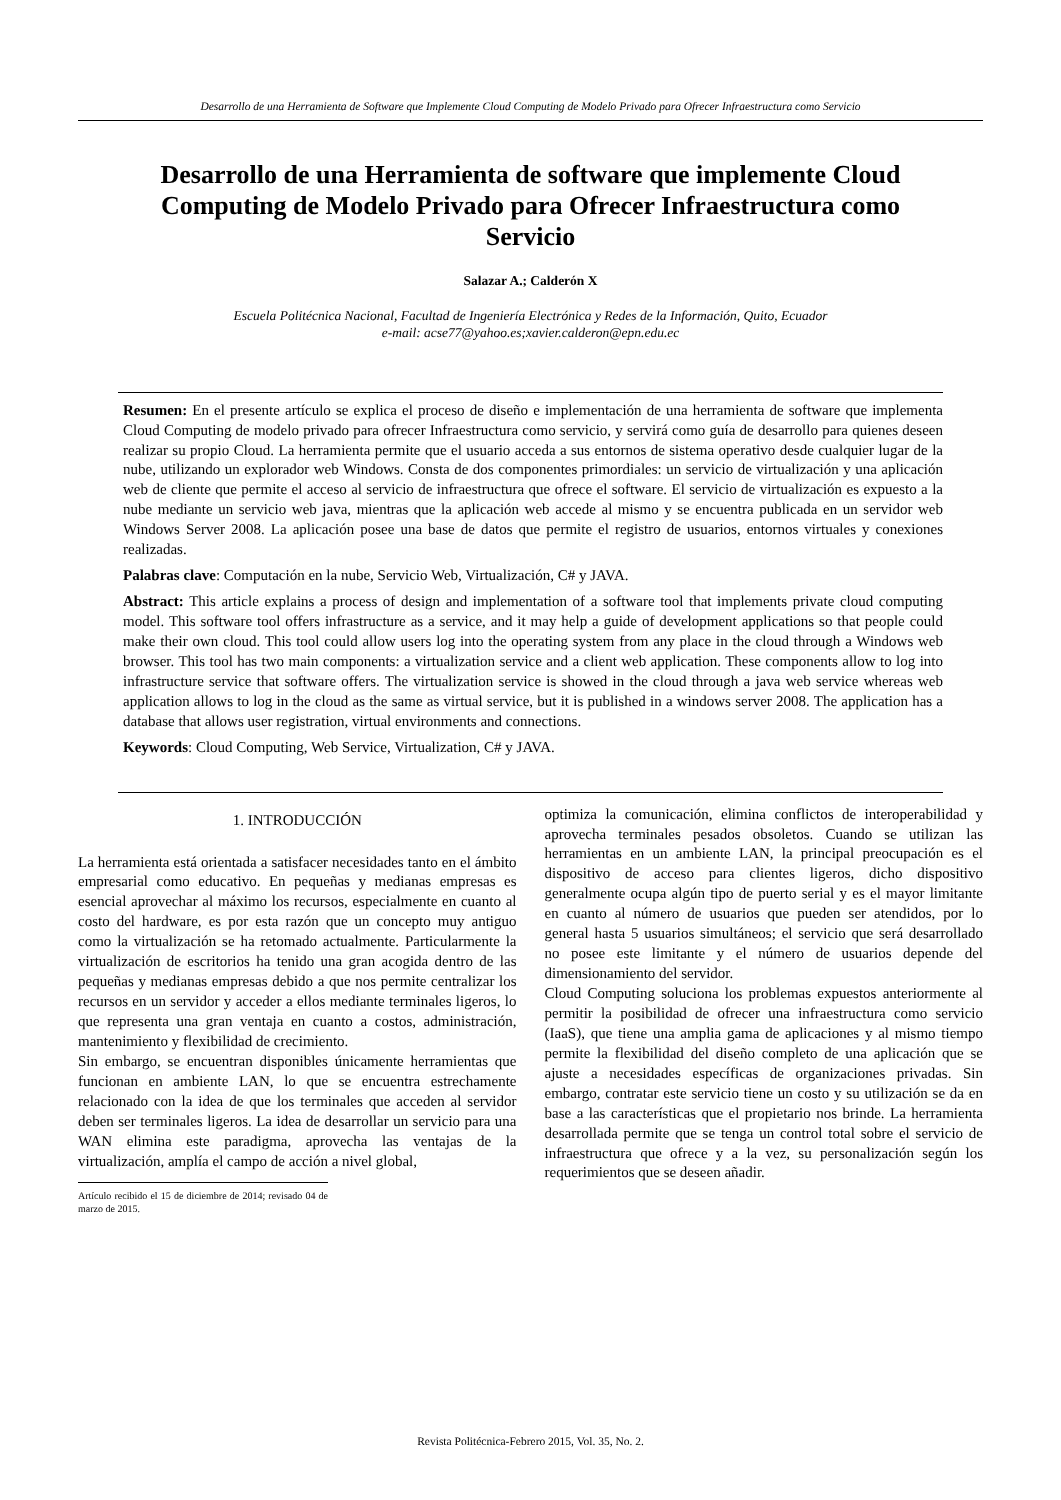Desarrollo de una Herramienta de Software que Implemente Cloud Computing de Modelo Privado para Ofrecer Infraestructura como Servicio
Desarrollo de una Herramienta de software que implemente Cloud Computing de Modelo Privado para Ofrecer Infraestructura como Servicio
Salazar A.; Calderón X
Escuela Politécnica Nacional, Facultad de Ingeniería Electrónica y Redes de la Información, Quito, Ecuador
e-mail: acse77@yahoo.es;xavier.calderon@epn.edu.ec
Resumen: En el presente artículo se explica el proceso de diseño e implementación de una herramienta de software que implementa Cloud Computing de modelo privado para ofrecer Infraestructura como servicio, y servirá como guía de desarrollo para quienes deseen realizar su propio Cloud. La herramienta permite que el usuario acceda a sus entornos de sistema operativo desde cualquier lugar de la nube, utilizando un explorador web Windows. Consta de dos componentes primordiales: un servicio de virtualización y una aplicación web de cliente que permite el acceso al servicio de infraestructura que ofrece el software. El servicio de virtualización es expuesto a la nube mediante un servicio web java, mientras que la aplicación web accede al mismo y se encuentra publicada en un servidor web Windows Server 2008. La aplicación posee una base de datos que permite el registro de usuarios, entornos virtuales y conexiones realizadas.
Palabras clave: Computación en la nube, Servicio Web, Virtualización, C# y JAVA.
Abstract: This article explains a process of design and implementation of a software tool that implements private cloud computing model. This software tool offers infrastructure as a service, and it may help a guide of development applications so that people could make their own cloud. This tool could allow users log into the operating system from any place in the cloud through a Windows web browser. This tool has two main components: a virtualization service and a client web application. These components allow to log into infrastructure service that software offers. The virtualization service is showed in the cloud through a java web service whereas web application allows to log in the cloud as the same as virtual service, but it is published in a windows server 2008. The application has a database that allows user registration, virtual environments and connections.
Keywords: Cloud Computing, Web Service, Virtualization, C# y JAVA.
1. INTRODUCCIÓN
La herramienta está orientada a satisfacer necesidades tanto en el ámbito empresarial como educativo. En pequeñas y medianas empresas es esencial aprovechar al máximo los recursos, especialmente en cuanto al costo del hardware, es por esta razón que un concepto muy antiguo como la virtualización se ha retomado actualmente. Particularmente la virtualización de escritorios ha tenido una gran acogida dentro de las pequeñas y medianas empresas debido a que nos permite centralizar los recursos en un servidor y acceder a ellos mediante terminales ligeros, lo que representa una gran ventaja en cuanto a costos, administración, mantenimiento y flexibilidad de crecimiento.
Sin embargo, se encuentran disponibles únicamente herramientas que funcionan en ambiente LAN, lo que se encuentra estrechamente relacionado con la idea de que los terminales que acceden al servidor deben ser terminales ligeros. La idea de desarrollar un servicio para una WAN elimina este paradigma, aprovecha las ventajas de la virtualización, amplía el campo de acción a nivel global,
Artículo recibido el 15 de diciembre de 2014; revisado 04 de marzo de 2015.
optimiza la comunicación, elimina conflictos de interoperabilidad y aprovecha terminales pesados obsoletos. Cuando se utilizan las herramientas en un ambiente LAN, la principal preocupación es el dispositivo de acceso para clientes ligeros, dicho dispositivo generalmente ocupa algún tipo de puerto serial y es el mayor limitante en cuanto al número de usuarios que pueden ser atendidos, por lo general hasta 5 usuarios simultáneos; el servicio que será desarrollado no posee este limitante y el número de usuarios depende del dimensionamiento del servidor.
Cloud Computing soluciona los problemas expuestos anteriormente al permitir la posibilidad de ofrecer una infraestructura como servicio (IaaS), que tiene una amplia gama de aplicaciones y al mismo tiempo permite la flexibilidad del diseño completo de una aplicación que se ajuste a necesidades específicas de organizaciones privadas. Sin embargo, contratar este servicio tiene un costo y su utilización se da en base a las características que el propietario nos brinde. La herramienta desarrollada permite que se tenga un control total sobre el servicio de infraestructura que ofrece y a la vez, su personalización según los requerimientos que se deseen añadir.
Revista Politécnica-Febrero 2015, Vol. 35, No. 2.